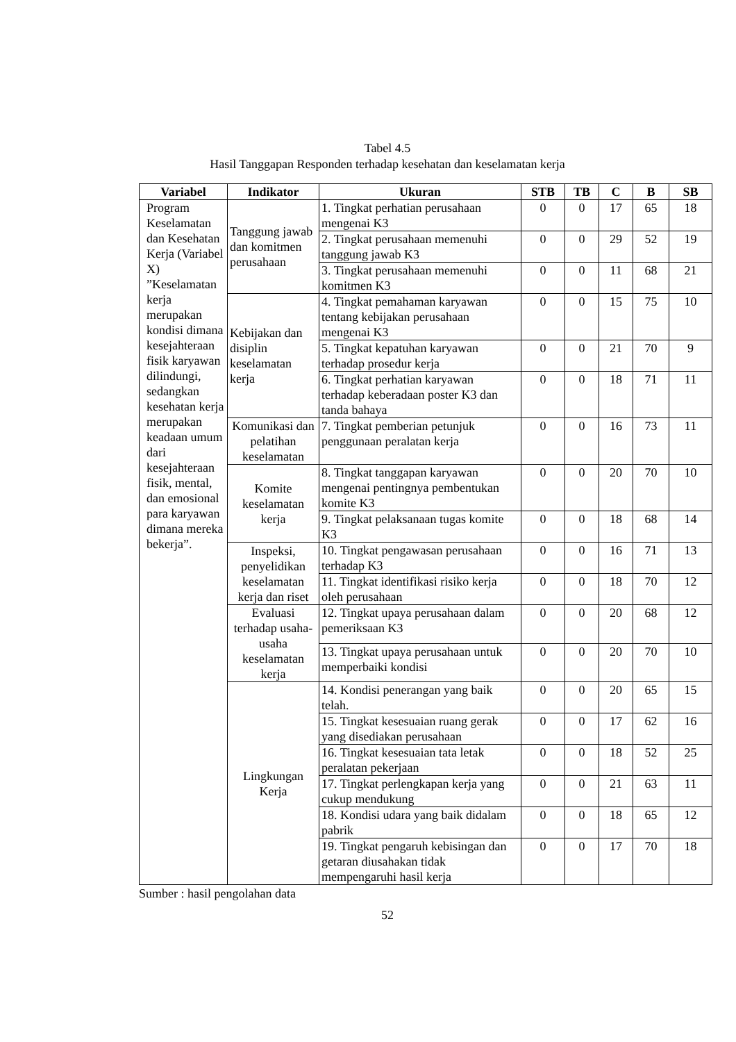Tabel 4.5
Hasil Tanggapan Responden terhadap kesehatan dan keselamatan kerja
| Variabel | Indikator | Ukuran | STB | TB | C | B | SB |
| --- | --- | --- | --- | --- | --- | --- | --- |
| Program Keselamatan dan Kesehatan Kerja (Variabel X) ”Keselamatan kerja merupakan kondisi dimana kesejahteraan fisik karyawan dilindungi, sedangkan kesehatan kerja merupakan keadaan umum dari kesejahteraan fisik, mental, dan emosional para karyawan dimana mereka bekerja”. | Tanggung jawab dan komitmen perusahaan | 1. Tingkat perhatian perusahaan mengenai K3 | 0 | 0 | 17 | 65 | 18 |
| | | 2. Tingkat perusahaan memenuhi tanggung jawab K3 | 0 | 0 | 29 | 52 | 19 |
| | | 3. Tingkat perusahaan memenuhi komitmen K3 | 0 | 0 | 11 | 68 | 21 |
| | Kebijakan dan disiplin keselamatan kerja | 4. Tingkat pemahaman karyawan tentang kebijakan perusahaan mengenai K3 | 0 | 0 | 15 | 75 | 10 |
| | | 5. Tingkat kepatuhan karyawan terhadap prosedur kerja | 0 | 0 | 21 | 70 | 9 |
| | | 6. Tingkat perhatian karyawan terhadap keberadaan poster K3 dan tanda bahaya | 0 | 0 | 18 | 71 | 11 |
| | Komunikasi dan pelatihan keselamatan | 7. Tingkat pemberian petunjuk penggunaan peralatan kerja | 0 | 0 | 16 | 73 | 11 |
| | Komite keselamatan kerja | 8. Tingkat tanggapan karyawan mengenai pentingnya pembentukan komite K3 | 0 | 0 | 20 | 70 | 10 |
| | | 9. Tingkat pelaksanaan tugas komite K3 | 0 | 0 | 18 | 68 | 14 |
| | Inspeksi, penyelidikan keselamatan kerja dan riset | 10. Tingkat pengawasan perusahaan terhadap K3 | 0 | 0 | 16 | 71 | 13 |
| | | 11. Tingkat identifikasi risiko kerja oleh perusahaan | 0 | 0 | 18 | 70 | 12 |
| | Evaluasi terhadap usaha-usaha keselamatan kerja | 12. Tingkat upaya perusahaan dalam pemeriksaan K3 | 0 | 0 | 20 | 68 | 12 |
| | | 13. Tingkat upaya perusahaan untuk memperbaiki kondisi | 0 | 0 | 20 | 70 | 10 |
| | Lingkungan Kerja | 14. Kondisi penerangan yang baik telah. | 0 | 0 | 20 | 65 | 15 |
| | | 15. Tingkat kesesuaian ruang gerak yang disediakan perusahaan | 0 | 0 | 17 | 62 | 16 |
| | | 16. Tingkat kesesuaian tata letak peralatan pekerjaan | 0 | 0 | 18 | 52 | 25 |
| | | 17. Tingkat perlengkapan kerja yang cukup mendukung | 0 | 0 | 21 | 63 | 11 |
| | | 18. Kondisi udara yang baik didalam pabrik | 0 | 0 | 18 | 65 | 12 |
| | | 19. Tingkat pengaruh kebisingan dan getaran diusahakan tidak mempengaruhi hasil kerja | 0 | 0 | 17 | 70 | 18 |
Sumber : hasil pengolahan data
52